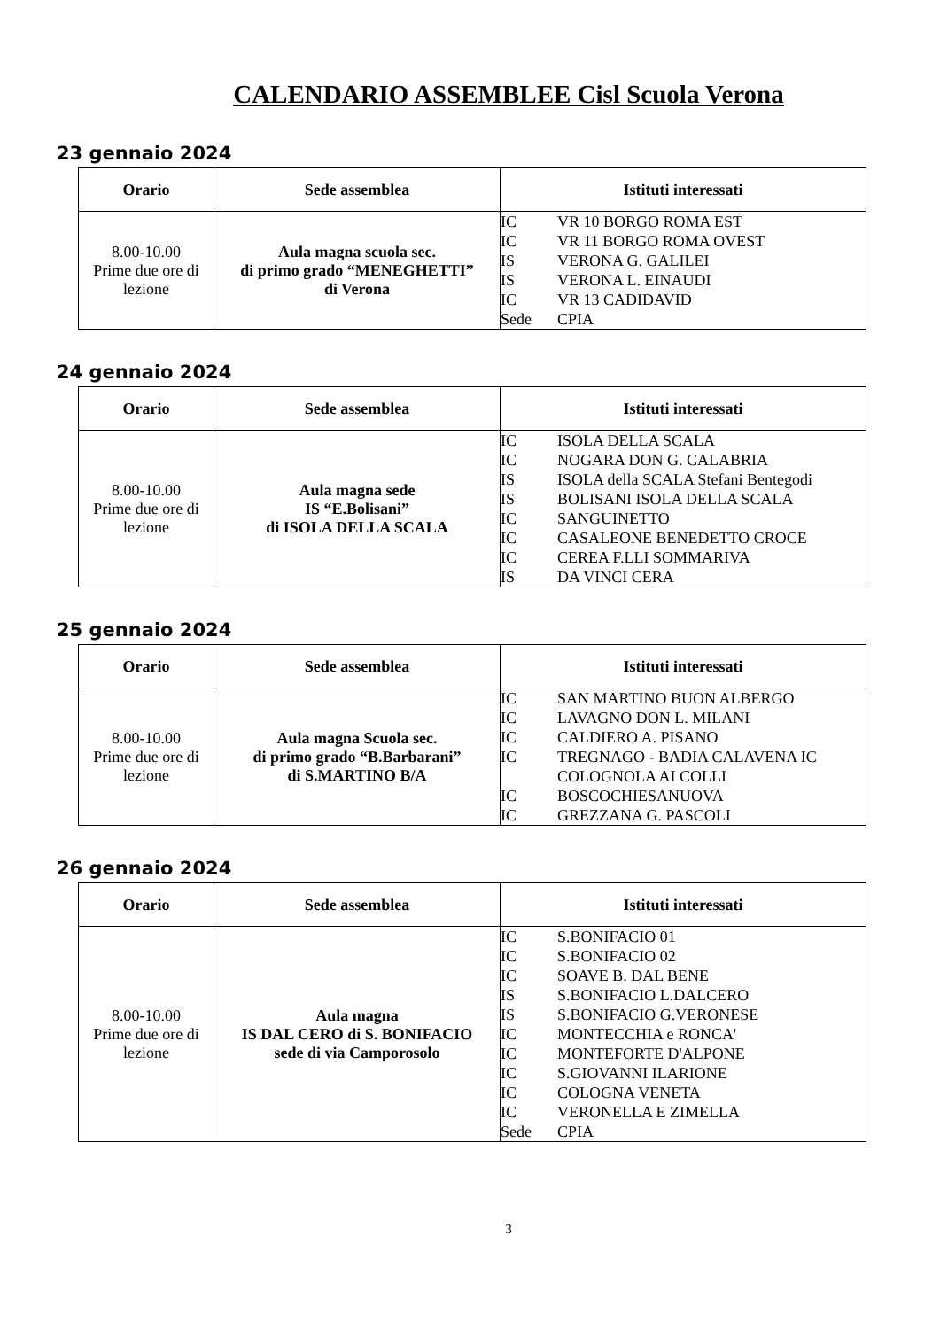CALENDARIO ASSEMBLEE Cisl Scuola Verona
23 gennaio 2024
| Orario | Sede assemblea | Istituti interessati |
| --- | --- | --- |
| 8.00-10.00 Prime due ore di lezione | Aula magna scuola sec. di primo grado “MENEGHETTI” di Verona | IC VR 10 BORGO ROMA EST IC VR 11 BORGO ROMA OVEST IS VERONA G. GALILEI IS VERONA L. EINAUDI IC VR 13 CADIDAVID Sede CPIA |
24 gennaio 2024
| Orario | Sede assemblea | Istituti interessati |
| --- | --- | --- |
| 8.00-10.00 Prime due ore di lezione | Aula magna sede IS “E.Bolisani” di ISOLA DELLA SCALA | IC ISOLA DELLA SCALA IC NOGARA DON G. CALABRIA IS ISOLA della SCALA Stefani Bentegodi IS BOLISANI ISOLA DELLA SCALA IC SANGUINETTO IC CASALEONE BENEDETTO CROCE IC CEREA F.LLI SOMMARIVA IS DA VINCI CERA |
25 gennaio 2024
| Orario | Sede assemblea | Istituti interessati |
| --- | --- | --- |
| 8.00-10.00 Prime due ore di lezione | Aula magna Scuola sec. di primo grado “B.Barbarani” di S.MARTINO B/A | IC SAN MARTINO BUON ALBERGO IC LAVAGNO DON L. MILANI IC CALDIERO A. PISANO IC TREGNAGO - BADIA CALAVENA IC COLOGNOLA AI COLLI IC BOSCOCHIESANUOVA IC GREZZANA G. PASCOLI |
26 gennaio 2024
| Orario | Sede assemblea | Istituti interessati |
| --- | --- | --- |
| 8.00-10.00 Prime due ore di lezione | Aula magna IS DAL CERO di S. BONIFACIO sede di via Camporosolo | IC S.BONIFACIO 01 IC S.BONIFACIO 02 IC SOAVE B. DAL BENE IS S.BONIFACIO L.DALCERO IS S.BONIFACIO G.VERONESE IC MONTECCHIA e RONCA' IC MONTEFORTE D'ALPONE IC S.GIOVANNI ILARIONE IC COLOGNA VENETA IC VERONELLA E ZIMELLA Sede CPIA |
3